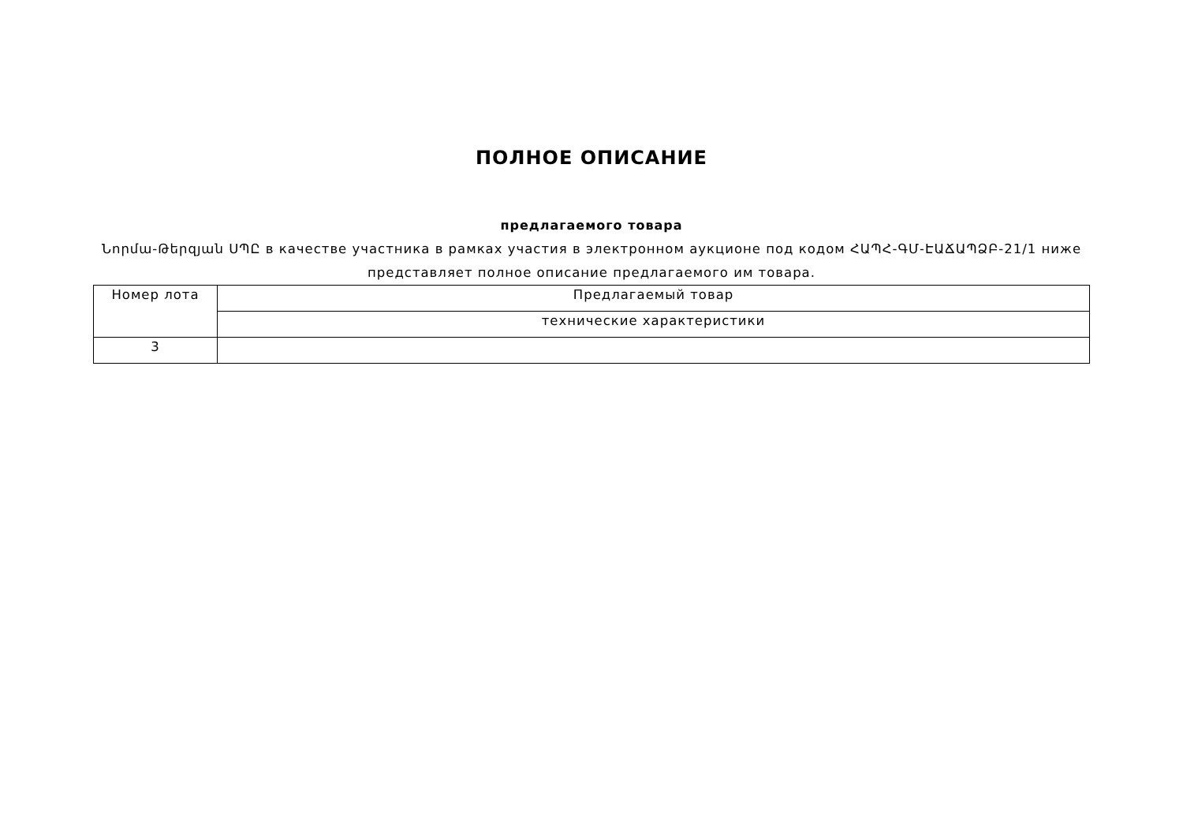ПОЛНОЕ ОПИСАНИЕ
предлагаемого товара
Նորմա-Թերզյան ՍՊԸ в качестве участника в рамках участия в электронном аукционе под кодом ՀԱՊՀ-ԳՄ-ԷԱՃԱՊՁԲ-21/1 ниже представляет полное описание предлагаемого им товара.
| Номер лота | Предлагаемый товар |
| | технические характеристики |
| 3 | |